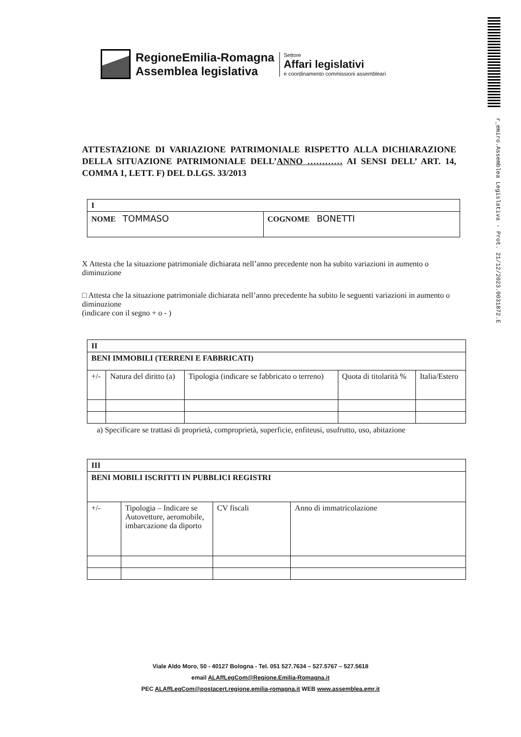r_emiro.Assemblea Legislativa - Prot. 21/12/2023.0031872.E
RegioneEmilia-Romagna
Assemblea legislativa
Settore
Affari legislativi
e coordinamento commissioni assembleari
ATTESTAZIONE DI VARIAZIONE PATRIMONIALE RISPETTO ALLA DICHIARAZIONE DELLA SITUAZIONE PATRIMONIALE DELL’ANNO ………… AI SENSI DELL’ ART. 14, COMMA 1, LETT. F) DEL D.LGS. 33/2013
| I | |
| NOME TOMMASO | COGNOME BONETTI |
X Attesta che la situazione patrimoniale dichiarata nell’anno precedente non ha subito variazioni in aumento o diminuzione
□ Attesta che la situazione patrimoniale dichiarata nell’anno precedente ha subito le seguenti variazioni in aumento o diminuzione
(indicare con il segno + o - )
| II | | | | |
| BENI IMMOBILI (TERRENI E FABBRICATI) | | | | |
| +/- | Natura del diritto (a) | Tipologia (indicare se fabbricato o terreno) | Quota di titolarità % | Italia/Estero |
a) Specificare se trattasi di proprietà, comproprietà, superficie, enfiteusi, usufrutto, uso, abitazione
| III | | | |
| BENI MOBILI ISCRITTI IN PUBBLICI REGISTRI | | | |
| +/- | Tipologia – Indicare se Autovetture, aeromobile, imbarcazione da diporto | CV fiscali | Anno di immatricolazione |
Viale Aldo Moro, 50 - 40127 Bologna - Tel. 051 527.7634 – 527.5767 – 527.5618
email ALAffLegCom@Regione.Emilia-Romagna.it
PEC ALAffLegCom@postacert.regione.emilia-romagna.it WEB www.assemblea.emr.it